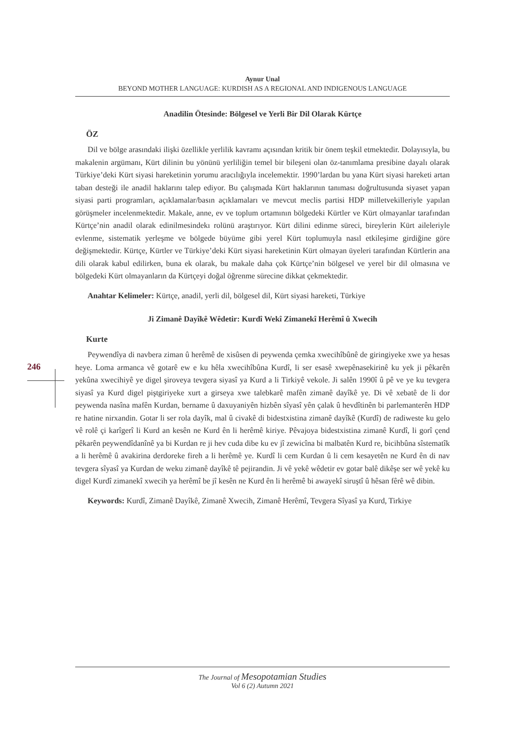246
Aynur Unal
BEYOND MOTHER LANGUAGE: KURDISH AS A REGIONAL AND INDIGENOUS LANGUAGE
Anadilin Ötesinde: Bölgesel ve Yerli Bir Dil Olarak Kürtçe
ÖZ
Dil ve bölge arasındaki ilişki özellikle yerlilik kavramı açısından kritik bir önem teşkil etmektedir. Dolayısıyla, bu makalenin argümanı, Kürt dilinin bu yönünü yerliliğin temel bir bileşeni olan öz-tanımlama presibine dayalı olarak Türkiye’deki Kürt siyasi hareketinin yorumu aracılığıyla incelemektir. 1990’lardan bu yana Kürt siyasi hareketi artan taban desteği ile anadil haklarını talep ediyor. Bu çalışmada Kürt haklarının tanıması doğrultusunda siyaset yapan siyasi parti programları, açıklamalar/basın açıklamaları ve mevcut meclis partisi HDP milletvekilleriyle yapılan görüşmeler incelenmektedir. Makale, anne, ev ve toplum ortamının bölgedeki Kürtler ve Kürt olmayanlar tarafından Kürtçe’nin anadil olarak edinilmesindekı rolünü araştırıyor. Kürt dilini edinme süreci, bireylerin Kürt aileleriyle evlenme, sistematik yerleşme ve bölgede büyüme gibi yerel Kürt toplumuyla nasıl etkileşime girdiğine göre değişmektedir. Kürtçe, Kürtler ve Türkiye’deki Kürt siyasi hareketinin Kürt olmayan üyeleri tarafından Kürtlerin ana dili olarak kabul edilirken, buna ek olarak, bu makale daha çok Kürtçe’nin bölgesel ve yerel bir dil olmasına ve bölgedeki Kürt olmayanların da Kürtçeyi doğal öğrenme sürecine dikkat çekmektedir.
Anahtar Kelimeler: Kürtçe, anadil, yerli dil, bölgesel dil, Kürt siyasi hareketi, Türkiye
Ji Zimanê Dayîkê Wêdetir: Kurdî Wekî Zimanekî Herêmî û Xwecih
Kurte
Peywendîya di navbera ziman û herêmê de xisûsen di peywenda çemka xwecihîbûnê de giringiyeke xwe ya hesas heye. Loma armanca vê gotarê ew e ku hêla xwecihîbûna Kurdî, li ser esasê xwepênasekirinê ku yek ji pêkarên yekûna xwecihiyê ye digel şiroveya tevgera siyasî ya Kurd a li Tirkiyê vekole. Ji salên 1990î û pê ve ye ku tevgera siyasî ya Kurd digel piştgiriyeke xurt a girseya xwe talebkarê mafên zimanê dayîkê ye. Di vê xebatê de li dor peywenda nasîna mafên Kurdan, bername û daxuyaniyên hizbên sîyasî yên çalak û hevdîtinên bi parlemanterên HDP re hatine nirxandin. Gotar li ser rola dayîk, mal û civakê di bidestxistina zimanê dayîkê (Kurdî) de radiweste ku gelo vê rolê çi karîgerî li Kurd an kesên ne Kurd ên li herêmê kiriye. Pêvajoya bidestxistina zimanê Kurdî, li gorî çend pêkarên peywendîdanînê ya bi Kurdan re ji hev cuda dibe ku ev jî zewicîna bi malbatên Kurd re, bicihbûna sîstematîk a li herêmê û avakirina derdoreke fireh a li herêmê ye. Kurdî li cem Kurdan û li cem kesayetên ne Kurd ên di nav tevgera sîyasî ya Kurdan de weku zimanê dayîkê tê pejirandin. Ji vê yekê wêdetir ev gotar balê dikêşe ser wê yekê ku digel Kurdî zimanekî xwecih ya herêmî be jî kesên ne Kurd ên li herêmê bi awayekî siruştî û hêsan fêrê wê dibin.
Keywords: Kurdî, Zimanê Dayîkê, Zimanê Xwecih, Zimanê Herêmî, Tevgera Sîyasî ya Kurd, Tirkiye
The Journal of Mesopotamian Studies
Vol 6 (2) Autumn 2021